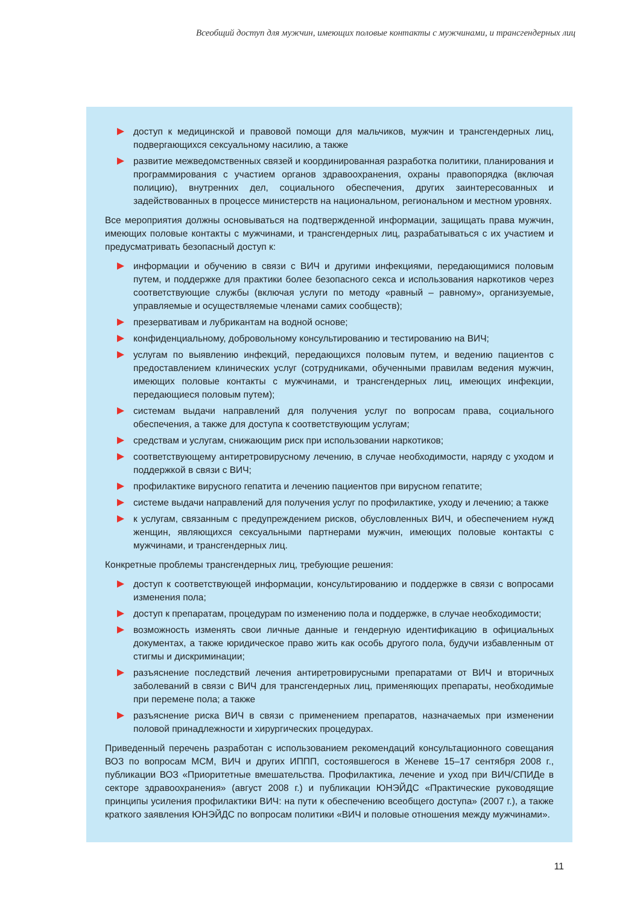Всеобщий доступ для мужчин, имеющих половые контакты с мужчинами, и трансгендерных лиц
доступ к медицинской и правовой помощи для мальчиков, мужчин и трансгендерных лиц, подвергающихся сексуальному насилию, а также
развитие межведомственных связей и координированная разработка политики, планирования и программирования с участием органов здравоохранения, охраны правопорядка (включая полицию), внутренних дел, социального обеспечения, других заинтересованных и задействованных в процессе министерств на национальном, региональном и местном уровнях.
Все мероприятия должны основываться на подтвержденной информации, защищать права мужчин, имеющих половые контакты с мужчинами, и трансгендерных лиц, разрабатываться с их участием и предусматривать безопасный доступ к:
информации и обучению в связи с ВИЧ и другими инфекциями, передающимися половым путем, и поддержке для практики более безопасного секса и использования наркотиков через соответствующие службы (включая услуги по методу «равный – равному», организуемые, управляемые и осуществляемые членами самих сообществ);
презервативам и лубрикантам на водной основе;
конфиденциальному, добровольному консультированию и тестированию на ВИЧ;
услугам по выявлению инфекций, передающихся половым путем, и ведению пациентов с предоставлением клинических услуг (сотрудниками, обученными правилам ведения мужчин, имеющих половые контакты с мужчинами, и трансгендерных лиц, имеющих инфекции, передающиеся половым путем);
системам выдачи направлений для получения услуг по вопросам права, социального обеспечения, а также для доступа к соответствующим услугам;
средствам и услугам, снижающим риск при использовании наркотиков;
соответствующему антиретровирусному лечению, в случае необходимости, наряду с уходом и поддержкой в связи с ВИЧ;
профилактике вирусного гепатита и лечению пациентов при вирусном гепатите;
системе выдачи направлений для получения услуг по профилактике, уходу и лечению; а также
к услугам, связанным с предупреждением рисков, обусловленных ВИЧ, и обеспечением нужд женщин, являющихся сексуальными партнерами мужчин, имеющих половые контакты с мужчинами, и трансгендерных лиц.
Конкретные проблемы трансгендерных лиц, требующие решения:
доступ к соответствующей информации, консультированию и поддержке в связи с вопросами изменения пола;
доступ к препаратам, процедурам по изменению пола и поддержке, в случае необходимости;
возможность изменять свои личные данные и гендерную идентификацию в официальных документах, а также юридическое право жить как особь другого пола, будучи избавленным от стигмы и дискриминации;
разъяснение последствий лечения антиретровирусными препаратами от ВИЧ и вторичных заболеваний в связи с ВИЧ для трансгендерных лиц, применяющих препараты, необходимые при перемене пола; а также
разъяснение риска ВИЧ в связи с применением препаратов, назначаемых при изменении половой принадлежности и хирургических процедурах.
Приведенный перечень разработан с использованием рекомендаций консультационного совещания ВОЗ по вопросам МСМ, ВИЧ и других ИППП, состоявшегося в Женеве 15–17 сентября 2008 г., публикации ВОЗ «Приоритетные вмешательства. Профилактика, лечение и уход при ВИЧ/СПИДе в секторе здравоохранения» (август 2008 г.) и публикации ЮНЭЙДС «Практические руководящие принципы усиления профилактики ВИЧ: на пути к обеспечению всеобщего доступа» (2007 г.), а также краткого заявления ЮНЭЙДС по вопросам политики «ВИЧ и половые отношения между мужчинами».
11